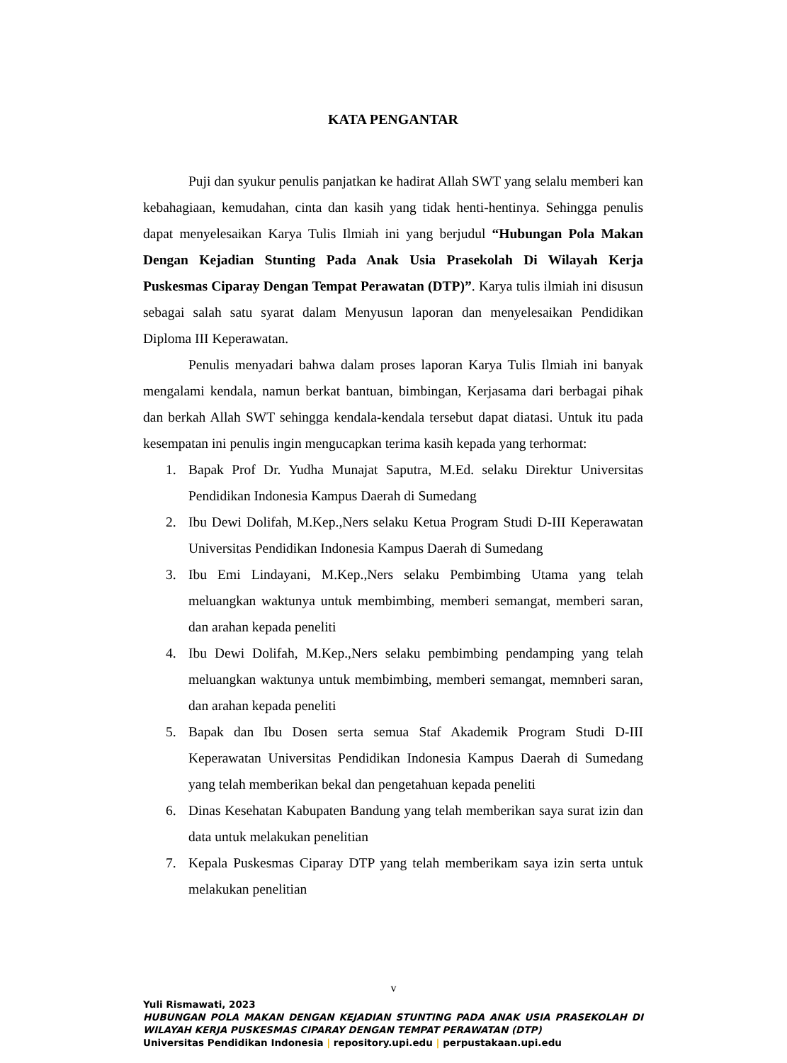KATA PENGANTAR
Puji dan syukur penulis panjatkan ke hadirat Allah SWT yang selalu memberi kan kebahagiaan, kemudahan, cinta dan kasih yang tidak henti-hentinya. Sehingga penulis dapat menyelesaikan Karya Tulis Ilmiah ini yang berjudul “Hubungan Pola Makan Dengan Kejadian Stunting Pada Anak Usia Prasekolah Di Wilayah Kerja Puskesmas Ciparay Dengan Tempat Perawatan (DTP)”. Karya tulis ilmiah ini disusun sebagai salah satu syarat dalam Menyusun laporan dan menyelesaikan Pendidikan Diploma III Keperawatan.
Penulis menyadari bahwa dalam proses laporan Karya Tulis Ilmiah ini banyak mengalami kendala, namun berkat bantuan, bimbingan, Kerjasama dari berbagai pihak dan berkah Allah SWT sehingga kendala-kendala tersebut dapat diatasi. Untuk itu pada kesempatan ini penulis ingin mengucapkan terima kasih kepada yang terhormat:
1. Bapak Prof Dr. Yudha Munajat Saputra, M.Ed. selaku Direktur Universitas Pendidikan Indonesia Kampus Daerah di Sumedang
2. Ibu Dewi Dolifah, M.Kep.,Ners selaku Ketua Program Studi D-III Keperawatan Universitas Pendidikan Indonesia Kampus Daerah di Sumedang
3. Ibu Emi Lindayani, M.Kep.,Ners selaku Pembimbing Utama yang telah meluangkan waktunya untuk membimbing, memberi semangat, memberi saran, dan arahan kepada peneliti
4. Ibu Dewi Dolifah, M.Kep.,Ners selaku pembimbing pendamping yang telah meluangkan waktunya untuk membimbing, memberi semangat, memnberi saran, dan arahan kepada peneliti
5. Bapak dan Ibu Dosen serta semua Staf Akademik Program Studi D-III Keperawatan Universitas Pendidikan Indonesia Kampus Daerah di Sumedang yang telah memberikan bekal dan pengetahuan kepada peneliti
6. Dinas Kesehatan Kabupaten Bandung yang telah memberikan saya surat izin dan data untuk melakukan penelitian
7. Kepala Puskesmas Ciparay DTP yang telah memberikam saya izin serta untuk melakukan penelitian
v
Yuli Rismawati, 2023
HUBUNGAN POLA MAKAN DENGAN KEJADIAN STUNTING PADA ANAK USIA PRASEKOLAH DI WILAYAH KERJA PUSKESMAS CIPARAY DENGAN TEMPAT PERAWATAN (DTP)
Universitas Pendidikan Indonesia | repository.upi.edu | perpustakaan.upi.edu